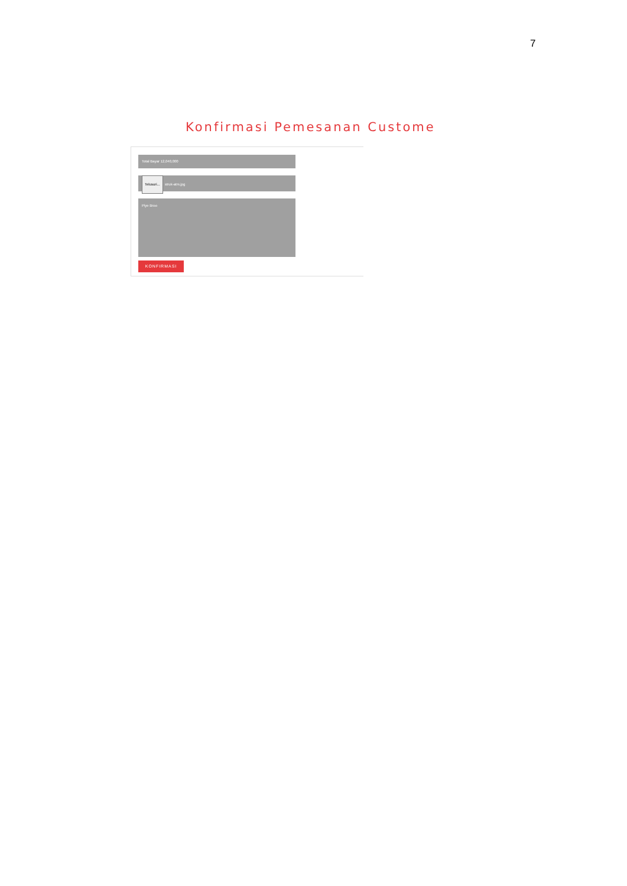7
Konfirmasi Pemesanan Custome
Total Bayar 12,040,000
Telusuri... struk-atm.jpg
Piye Broo
KONFIRMASI